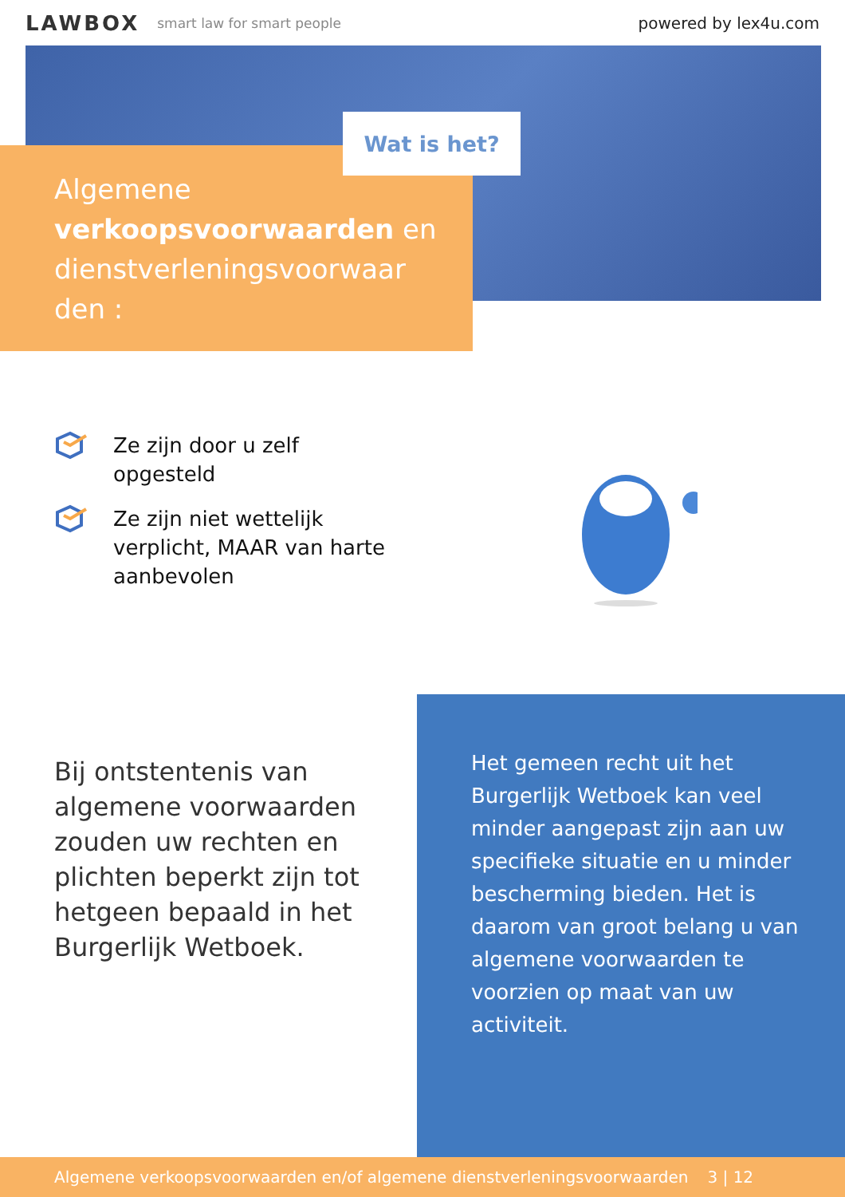LAWBOX
smart law for smart people
powered by lex4u.com
Wat is het?
Algemene verkoopsvoorwaarden en dienstverleningsvoorwaar den :
Ze zijn door u zelf opgesteld
Ze zijn niet wettelijk verplicht, MAAR van harte aanbevolen
Bij ontstentenis van algemene voorwaarden zouden uw rechten en plichten beperkt zijn tot hetgeen bepaald in het Burgerlijk Wetboek.
Het gemeen recht uit het Burgerlijk Wetboek kan veel minder aangepast zijn aan uw specifieke situatie en u minder bescherming bieden. Het is daarom van groot belang u van algemene voorwaarden te voorzien op maat van uw activiteit.
Algemene verkoopsvoorwaarden en/of algemene dienstverleningsvoorwaarden 3 | 12